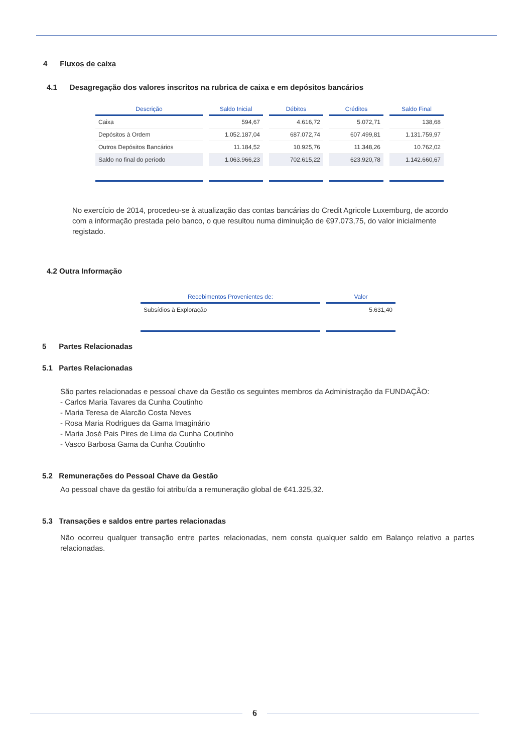4 Fluxos de caixa
4.1 Desagregação dos valores inscritos na rubrica de caixa e em depósitos bancários
| Descrição | Saldo Inicial | Débitos | Créditos | Saldo Final |
| --- | --- | --- | --- | --- |
| Caixa | 594,67 | 4.616,72 | 5.072,71 | 138,68 |
| Depósitos à Ordem | 1.052.187,04 | 687.072,74 | 607.499,81 | 1.131.759,97 |
| Outros Depósitos Bancários | 11.184,52 | 10.925,76 | 11.348,26 | 10.762,02 |
| Saldo no final do período | 1.063.966,23 | 702.615,22 | 623.920,78 | 1.142.660,67 |
No exercício de 2014, procedeu-se à atualização das contas bancárias do Credit Agricole Luxemburg, de acordo com a informação prestada pelo banco, o que resultou numa diminuição de €97.073,75, do valor inicialmente registado.
4.2 Outra Informação
| Recebimentos Provenientes de: | Valor |
| --- | --- |
| Subsídios à Exploração | 5.631,40 |
5 Partes Relacionadas
5.1 Partes Relacionadas
São partes relacionadas e pessoal chave da Gestão os seguintes membros da Administração da FUNDAÇÃO:
- Carlos Maria Tavares da Cunha Coutinho
- Maria Teresa de Alarcão Costa Neves
- Rosa Maria Rodrigues da Gama Imaginário
- Maria José Pais Pires de Lima da Cunha Coutinho
- Vasco Barbosa Gama da Cunha Coutinho
5.2 Remunerações do Pessoal Chave da Gestão
Ao pessoal chave da gestão foi atribuída a remuneração global de €41.325,32.
5.3 Transações e saldos entre partes relacionadas
Não ocorreu qualquer transação entre partes relacionadas, nem consta qualquer saldo em Balanço relativo a partes relacionadas.
6